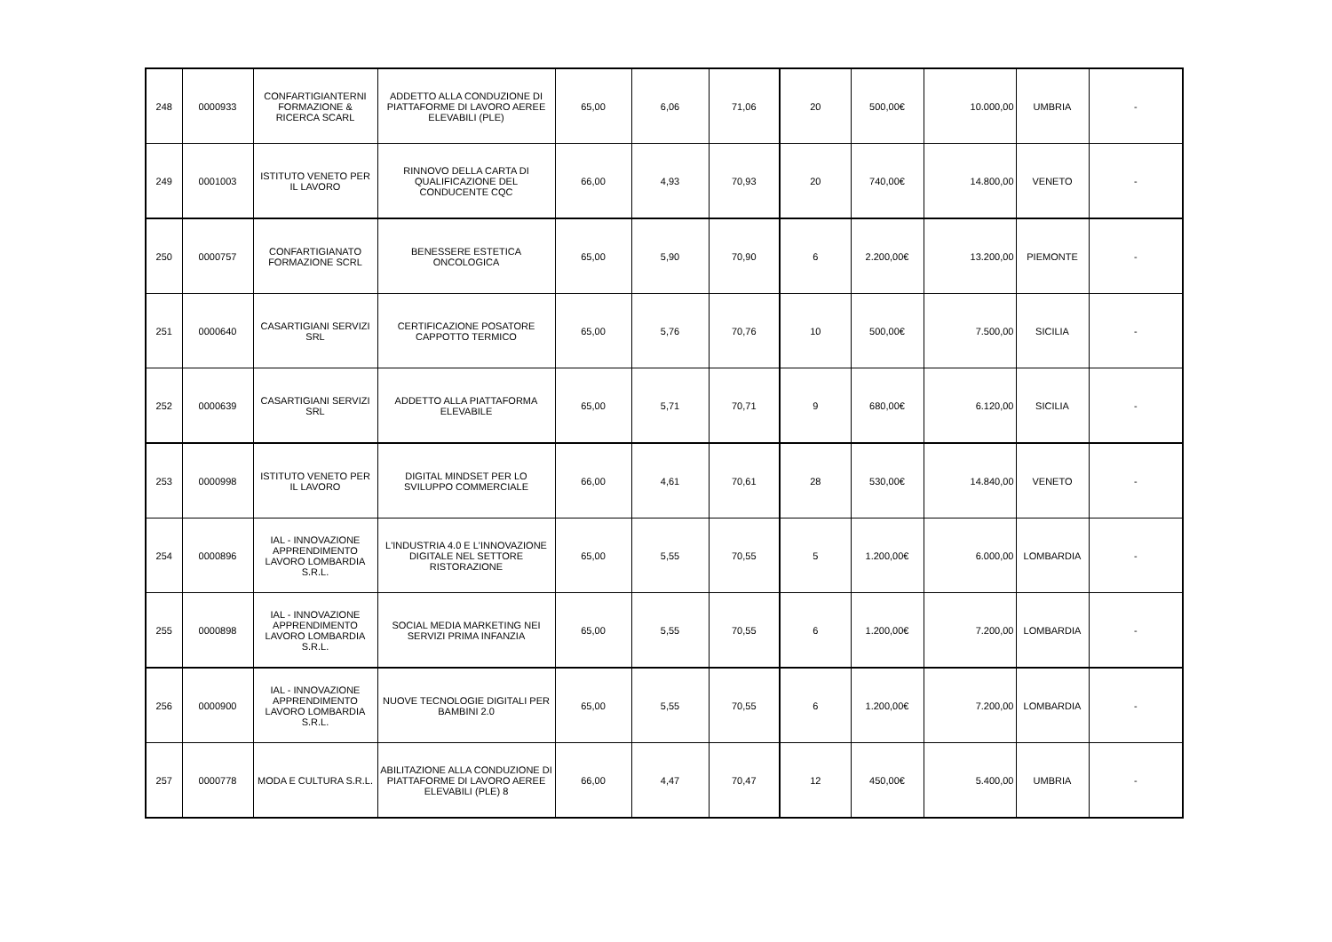| 248 | 0000933 | CONFARTIGIANTERNI FORMAZIONE & RICERCA SCARL | ADDETTO ALLA CONDUZIONE DI PIATTAFORME DI LAVORO AEREE ELEVABILI (PLE) | 65,00 | 6,06 | 71,06 | 20 | 500,00€ | 10.000,00 | UMBRIA | - |
| 249 | 0001003 | ISTITUTO VENETO PER IL LAVORO | RINNOVO DELLA CARTA DI QUALIFICAZIONE DEL CONDUCENTE CQC | 66,00 | 4,93 | 70,93 | 20 | 740,00€ | 14.800,00 | VENETO | - |
| 250 | 0000757 | CONFARTIGIANATO FORMAZIONE SCRL | BENESSERE ESTETICA ONCOLOGICA | 65,00 | 5,90 | 70,90 | 6 | 2.200,00€ | 13.200,00 | PIEMONTE | - |
| 251 | 0000640 | CASARTIGIANI SERVIZI SRL | CERTIFICAZIONE POSATORE CAPPOTTO TERMICO | 65,00 | 5,76 | 70,76 | 10 | 500,00€ | 7.500,00 | SICILIA | - |
| 252 | 0000639 | CASARTIGIANI SERVIZI SRL | ADDETTO ALLA PIATTAFORMA ELEVABILE | 65,00 | 5,71 | 70,71 | 9 | 680,00€ | 6.120,00 | SICILIA | - |
| 253 | 0000998 | ISTITUTO VENETO PER IL LAVORO | DIGITAL MINDSET PER LO SVILUPPO COMMERCIALE | 66,00 | 4,61 | 70,61 | 28 | 530,00€ | 14.840,00 | VENETO | - |
| 254 | 0000896 | IAL - INNOVAZIONE APPRENDIMENTO LAVORO LOMBARDIA S.R.L. | L'INDUSTRIA 4.0 E L'INNOVAZIONE DIGITALE NEL SETTORE RISTORAZIONE | 65,00 | 5,55 | 70,55 | 5 | 1.200,00€ | 6.000,00 | LOMBARDIA | - |
| 255 | 0000898 | IAL - INNOVAZIONE APPRENDIMENTO LAVORO LOMBARDIA S.R.L. | SOCIAL MEDIA MARKETING NEI SERVIZI PRIMA INFANZIA | 65,00 | 5,55 | 70,55 | 6 | 1.200,00€ | 7.200,00 | LOMBARDIA | - |
| 256 | 0000900 | IAL - INNOVAZIONE APPRENDIMENTO LAVORO LOMBARDIA S.R.L. | NUOVE TECNOLOGIE DIGITALI PER BAMBINI 2.0 | 65,00 | 5,55 | 70,55 | 6 | 1.200,00€ | 7.200,00 | LOMBARDIA | - |
| 257 | 0000778 | MODA E CULTURA S.R.L. | ABILITAZIONE ALLA CONDUZIONE DI PIATTAFORME DI LAVORO AEREE ELEVABILI (PLE) 8 | 66,00 | 4,47 | 70,47 | 12 | 450,00€ | 5.400,00 | UMBRIA | - |